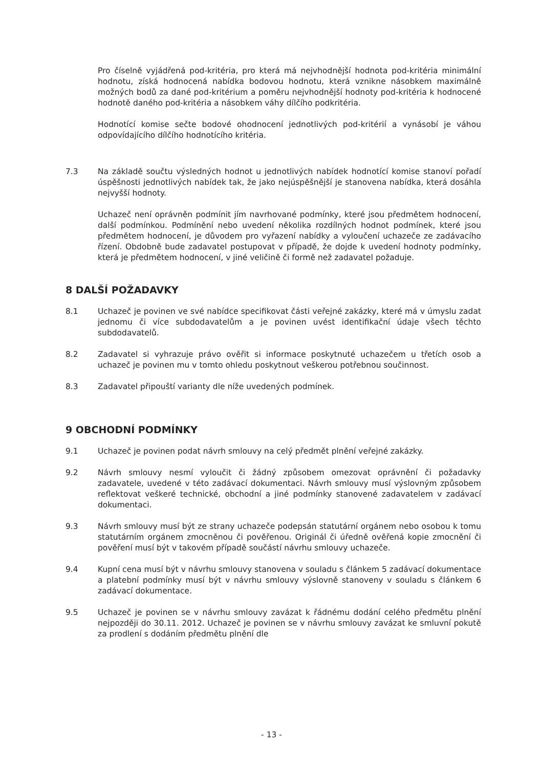Pro číselně vyjádřená pod-kritéria, pro která má nejvhodnější hodnota pod-kritéria minimální hodnotu, získá hodnocená nabídka bodovou hodnotu, která vznikne násobkem maximálně možných bodů za dané pod-kritérium a poměru nejvhodnější hodnoty pod-kritéria k hodnocené hodnotě daného pod-kritéria a násobkem váhy dílčího podkritéria.
Hodnotící komise sečte bodové ohodnocení jednotlivých pod-kritérií a vynásobí je váhou odpovídajícího dílčího hodnotícího kritéria.
7.3 Na základě součtu výsledných hodnot u jednotlivých nabídek hodnotící komise stanoví pořadí úspěšnosti jednotlivých nabídek tak, že jako nejúspěšnější je stanovena nabídka, která dosáhla nejvyšší hodnoty.
Uchazeč není oprávněn podmínit jím navrhované podmínky, které jsou předmětem hodnocení, další podmínkou. Podmínění nebo uvedení několika rozdílných hodnot podmínek, které jsou předmětem hodnocení, je důvodem pro vyřazení nabídky a vyloučení uchazeče ze zadávacího řízení. Obdobně bude zadavatel postupovat v případě, že dojde k uvedení hodnoty podmínky, která je předmětem hodnocení, v jiné veličině či formě než zadavatel požaduje.
8 DALŠÍ POŽADAVKY
8.1 Uchazeč je povinen ve své nabídce specifikovat části veřejné zakázky, které má v úmyslu zadat jednomu či více subdodavatelům a je povinen uvést identifikační údaje všech těchto subdodavatelů.
8.2 Zadavatel si vyhrazuje právo ověřit si informace poskytnuté uchazečem u třetích osob a uchazeč je povinen mu v tomto ohledu poskytnout veškerou potřebnou součinnost.
8.3 Zadavatel připouští varianty dle níže uvedených podmínek.
9 OBCHODNÍ PODMÍNKY
9.1 Uchazeč je povinen podat návrh smlouvy na celý předmět plnění veřejné zakázky.
9.2 Návrh smlouvy nesmí vyloučit či žádný způsobem omezovat oprávnění či požadavky zadavatele, uvedené v této zadávací dokumentaci. Návrh smlouvy musí výslovným způsobem reflektovat veškeré technické, obchodní a jiné podmínky stanovené zadavatelem v zadávací dokumentaci.
9.3 Návrh smlouvy musí být ze strany uchazeče podepsán statutární orgánem nebo osobou k tomu statutárním orgánem zmocněnou či pověřenou. Originál či úředně ověřená kopie zmocnění či pověření musí být v takovém případě součástí návrhu smlouvy uchazeče.
9.4 Kupní cena musí být v návrhu smlouvy stanovena v souladu s článkem 5 zadávací dokumentace a platební podmínky musí být v návrhu smlouvy výslovně stanoveny v souladu s článkem 6 zadávací dokumentace.
9.5 Uchazeč je povinen se v návrhu smlouvy zavázat k řádnému dodání celého předmětu plnění nejpozději do 30.11. 2012. Uchazeč je povinen se v návrhu smlouvy zavázat ke smluvní pokutě za prodlení s dodáním předmětu plnění dle
- 13 -